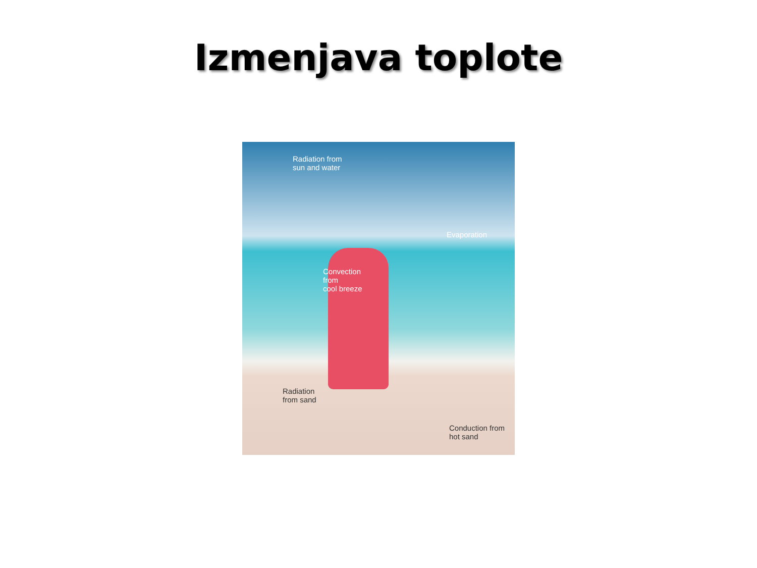Izmenjava toplote
Radiation from
sun and water
Evaporation
Convection
from
cool breeze
Radiation
from sand
Conduction from
hot sand